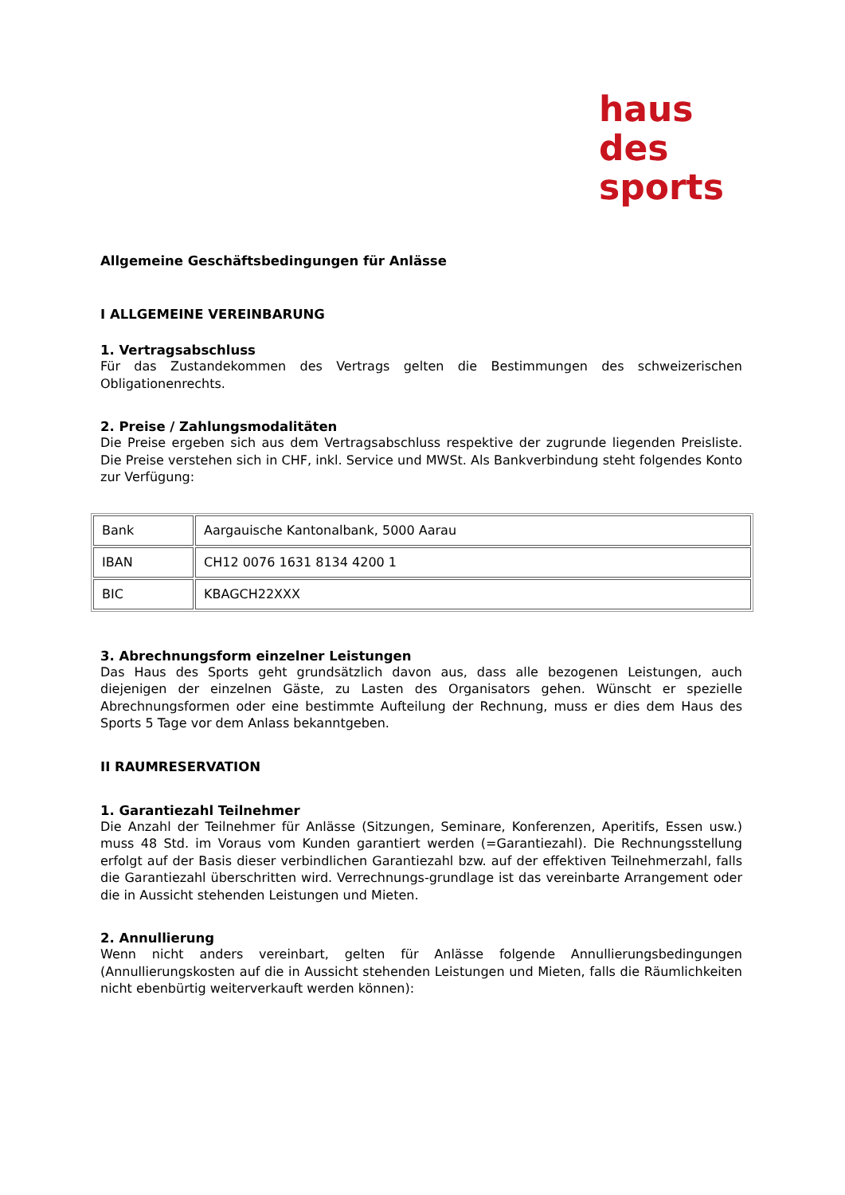haus
des
sports
Allgemeine Geschäftsbedingungen für Anlässe
I ALLGEMEINE VEREINBARUNG
1. Vertragsabschluss
Für das Zustandekommen des Vertrags gelten die Bestimmungen des schweizerischen Obligationenrechts.
2. Preise / Zahlungsmodalitäten
Die Preise ergeben sich aus dem Vertragsabschluss respektive der zugrunde liegenden Preisliste. Die Preise verstehen sich in CHF, inkl. Service und MWSt. Als Bankverbindung steht folgendes Konto zur Verfügung:
| Bank | Aargauische Kantonalbank, 5000 Aarau |
| IBAN | CH12 0076 1631 8134 4200 1 |
| BIC | KBAGCH22XXX |
3. Abrechnungsform einzelner Leistungen
Das Haus des Sports geht grundsätzlich davon aus, dass alle bezogenen Leistungen, auch diejenigen der einzelnen Gäste, zu Lasten des Organisators gehen. Wünscht er spezielle Abrechnungsformen oder eine bestimmte Aufteilung der Rechnung, muss er dies dem Haus des Sports 5 Tage vor dem Anlass bekanntgeben.
II RAUMRESERVATION
1. Garantiezahl Teilnehmer
Die Anzahl der Teilnehmer für Anlässe (Sitzungen, Seminare, Konferenzen, Aperitifs, Essen usw.) muss 48 Std. im Voraus vom Kunden garantiert werden (=Garantiezahl). Die Rechnungsstellung erfolgt auf der Basis dieser verbindlichen Garantiezahl bzw. auf der effektiven Teilnehmerzahl, falls die Garantiezahl überschritten wird. Verrechnungs-grundlage ist das vereinbarte Arrangement oder die in Aussicht stehenden Leistungen und Mieten.
2. Annullierung
Wenn nicht anders vereinbart, gelten für Anlässe folgende Annullierungsbedingungen (Annullierungskosten auf die in Aussicht stehenden Leistungen und Mieten, falls die Räumlichkeiten nicht ebenbürtig weiterverkauft werden können):